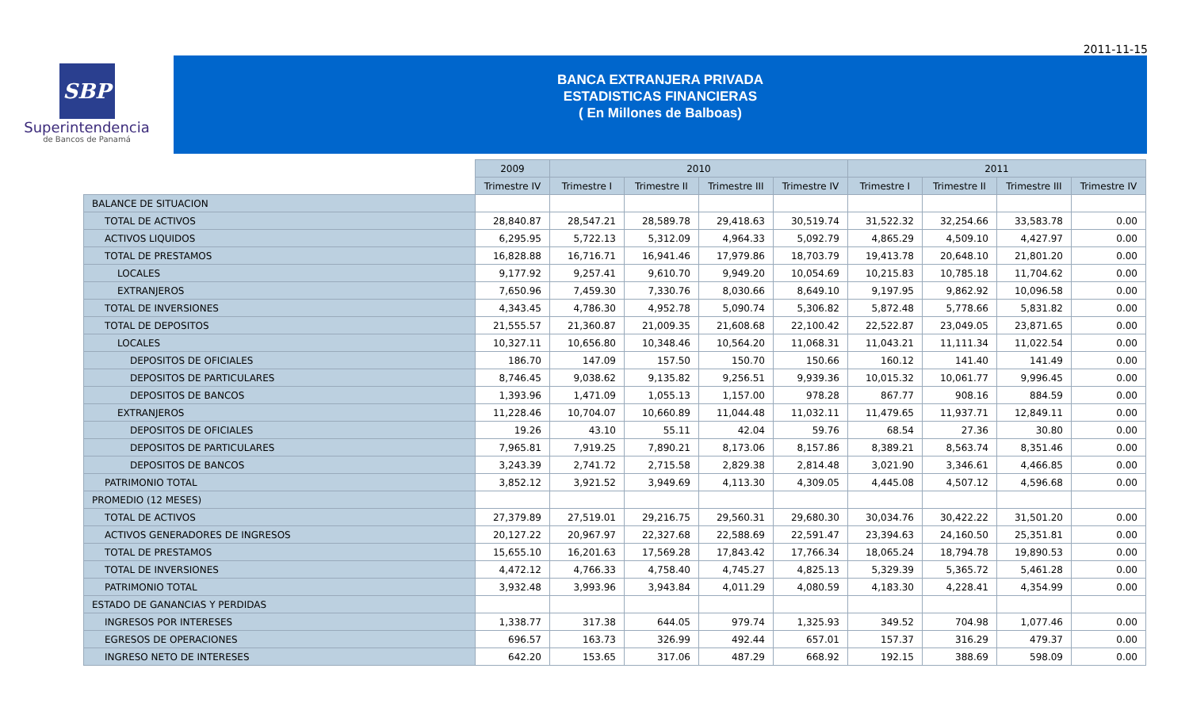2011-11-15
SBP
Superintendencia
de Bancos de Panamá
BANCA EXTRANJERA PRIVADA
ESTADISTICAS FINANCIERAS
( En Millones de Balboas)
| | 2009 | 2010 | | | | 2011 | | | |
| | Trimestre IV | Trimestre I | Trimestre II | Trimestre III | Trimestre IV | Trimestre I | Trimestre II | Trimestre III | Trimestre IV |
| BALANCE DE SITUACION | | | | | | | | | |
| TOTAL DE ACTIVOS | 28,840.87 | 28,547.21 | 28,589.78 | 29,418.63 | 30,519.74 | 31,522.32 | 32,254.66 | 33,583.78 | 0.00 |
| ACTIVOS LIQUIDOS | 6,295.95 | 5,722.13 | 5,312.09 | 4,964.33 | 5,092.79 | 4,865.29 | 4,509.10 | 4,427.97 | 0.00 |
| TOTAL DE PRESTAMOS | 16,828.88 | 16,716.71 | 16,941.46 | 17,979.86 | 18,703.79 | 19,413.78 | 20,648.10 | 21,801.20 | 0.00 |
| LOCALES | 9,177.92 | 9,257.41 | 9,610.70 | 9,949.20 | 10,054.69 | 10,215.83 | 10,785.18 | 11,704.62 | 0.00 |
| EXTRANJEROS | 7,650.96 | 7,459.30 | 7,330.76 | 8,030.66 | 8,649.10 | 9,197.95 | 9,862.92 | 10,096.58 | 0.00 |
| TOTAL DE INVERSIONES | 4,343.45 | 4,786.30 | 4,952.78 | 5,090.74 | 5,306.82 | 5,872.48 | 5,778.66 | 5,831.82 | 0.00 |
| TOTAL DE DEPOSITOS | 21,555.57 | 21,360.87 | 21,009.35 | 21,608.68 | 22,100.42 | 22,522.87 | 23,049.05 | 23,871.65 | 0.00 |
| LOCALES | 10,327.11 | 10,656.80 | 10,348.46 | 10,564.20 | 11,068.31 | 11,043.21 | 11,111.34 | 11,022.54 | 0.00 |
| DEPOSITOS DE OFICIALES | 186.70 | 147.09 | 157.50 | 150.70 | 150.66 | 160.12 | 141.40 | 141.49 | 0.00 |
| DEPOSITOS DE PARTICULARES | 8,746.45 | 9,038.62 | 9,135.82 | 9,256.51 | 9,939.36 | 10,015.32 | 10,061.77 | 9,996.45 | 0.00 |
| DEPOSITOS DE BANCOS | 1,393.96 | 1,471.09 | 1,055.13 | 1,157.00 | 978.28 | 867.77 | 908.16 | 884.59 | 0.00 |
| EXTRANJEROS | 11,228.46 | 10,704.07 | 10,660.89 | 11,044.48 | 11,032.11 | 11,479.65 | 11,937.71 | 12,849.11 | 0.00 |
| DEPOSITOS DE OFICIALES | 19.26 | 43.10 | 55.11 | 42.04 | 59.76 | 68.54 | 27.36 | 30.80 | 0.00 |
| DEPOSITOS DE PARTICULARES | 7,965.81 | 7,919.25 | 7,890.21 | 8,173.06 | 8,157.86 | 8,389.21 | 8,563.74 | 8,351.46 | 0.00 |
| DEPOSITOS DE BANCOS | 3,243.39 | 2,741.72 | 2,715.58 | 2,829.38 | 2,814.48 | 3,021.90 | 3,346.61 | 4,466.85 | 0.00 |
| PATRIMONIO TOTAL | 3,852.12 | 3,921.52 | 3,949.69 | 4,113.30 | 4,309.05 | 4,445.08 | 4,507.12 | 4,596.68 | 0.00 |
| PROMEDIO (12 MESES) | | | | | | | | | |
| TOTAL DE ACTIVOS | 27,379.89 | 27,519.01 | 29,216.75 | 29,560.31 | 29,680.30 | 30,034.76 | 30,422.22 | 31,501.20 | 0.00 |
| ACTIVOS GENERADORES DE INGRESOS | 20,127.22 | 20,967.97 | 22,327.68 | 22,588.69 | 22,591.47 | 23,394.63 | 24,160.50 | 25,351.81 | 0.00 |
| TOTAL DE PRESTAMOS | 15,655.10 | 16,201.63 | 17,569.28 | 17,843.42 | 17,766.34 | 18,065.24 | 18,794.78 | 19,890.53 | 0.00 |
| TOTAL DE INVERSIONES | 4,472.12 | 4,766.33 | 4,758.40 | 4,745.27 | 4,825.13 | 5,329.39 | 5,365.72 | 5,461.28 | 0.00 |
| PATRIMONIO TOTAL | 3,932.48 | 3,993.96 | 3,943.84 | 4,011.29 | 4,080.59 | 4,183.30 | 4,228.41 | 4,354.99 | 0.00 |
| ESTADO DE GANANCIAS Y PERDIDAS | | | | | | | | | |
| INGRESOS POR INTERESES | 1,338.77 | 317.38 | 644.05 | 979.74 | 1,325.93 | 349.52 | 704.98 | 1,077.46 | 0.00 |
| EGRESOS DE OPERACIONES | 696.57 | 163.73 | 326.99 | 492.44 | 657.01 | 157.37 | 316.29 | 479.37 | 0.00 |
| INGRESO NETO DE INTERESES | 642.20 | 153.65 | 317.06 | 487.29 | 668.92 | 192.15 | 388.69 | 598.09 | 0.00 |